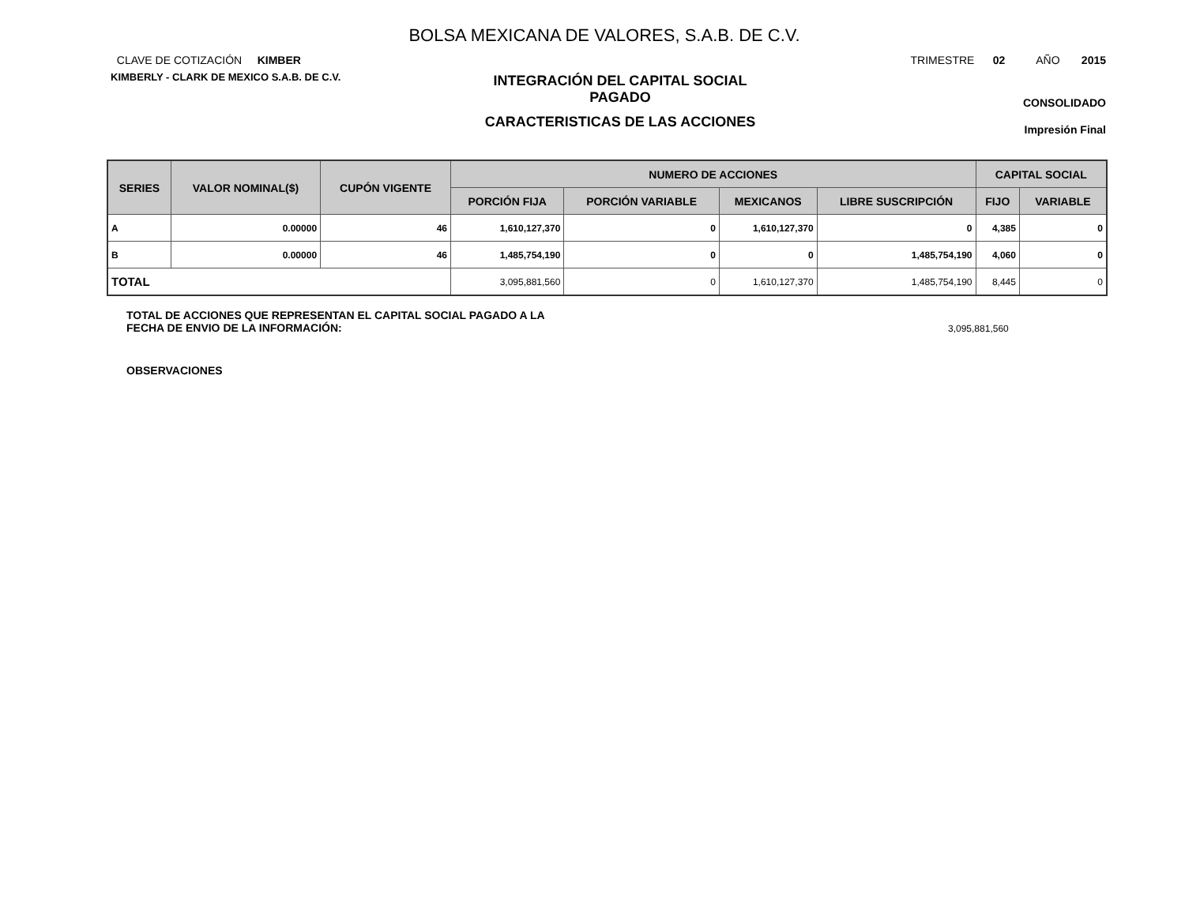BOLSA MEXICANA DE VALORES, S.A.B. DE C.V.
CLAVE DE COTIZACIÓN KIMBER
KIMBERLY - CLARK DE MEXICO S.A.B. DE C.V.
INTEGRACIÓN DEL CAPITAL SOCIAL
PAGADO
CARACTERISTICAS DE LAS ACCIONES
TRIMESTRE 02 AÑO 2015
CONSOLIDADO
Impresión Final
| SERIES | VALOR NOMINAL($) | CUPÓN VIGENTE | NUMERO DE ACCIONES | | | | CAPITAL SOCIAL | |
| --- | --- | --- | --- | --- | --- | --- | --- | --- |
| | | | PORCIÓN FIJA | PORCIÓN VARIABLE | MEXICANOS | LIBRE SUSCRIPCIÓN | FIJO | VARIABLE |
| A | 0.00000 | 46 | 1,610,127,370 | 0 | 1,610,127,370 | 0 | 4,385 | 0 |
| B | 0.00000 | 46 | 1,485,754,190 | 0 | 0 | 1,485,754,190 | 4,060 | 0 |
| TOTAL | | | 3,095,881,560 | 0 | 1,610,127,370 | 1,485,754,190 | 8,445 | 0 |
TOTAL DE ACCIONES QUE REPRESENTAN EL CAPITAL SOCIAL PAGADO A LA
FECHA DE ENVIO DE LA INFORMACIÓN:
3,095,881,560
OBSERVACIONES